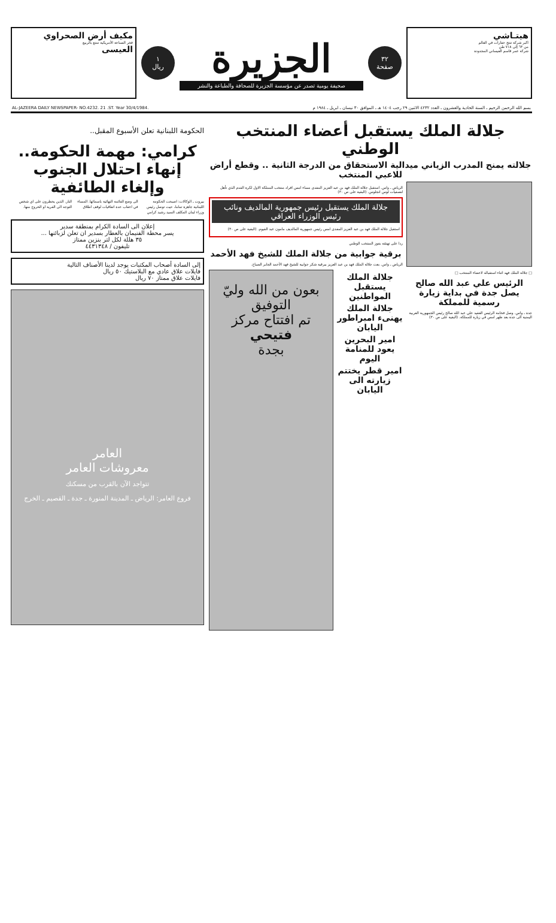هيتـاشي
اكبر شركة تنتج حفارات في العالم
من ٦٣ إلى ٧١٨ طن
شركة عمر قاسم العيساني المجدودة
٣٢
صفحة
الجزيرة
صحيفة يومية تصدر عن مؤسسة الجزيرة للصحافة والطباعة والنشر
١
ريال
مكيف أرض الصحراوي
فخر الصناعة الأمريكية تمتع بالربيع
العيسى
بسم الله الرحمن الرحيم ـ السنة الحادية والعشرون ـ العدد ٤٢٣٢ الاثنين ٢٩ رجب ١٤٠٤ هـ ـ الموافق ٣٠ نيسان ـ ابريل ـ ١٩٨٤ م AL-JAZEERA DAILY NEWSPAPER- NO.4232. 21 .ST. Year 30/4/1984.
جلالة الملك يستقبل أعضاء المنتخب الوطني
جلالته يمنح المدرب الزياني ميدالية الاستحقاق من الدرجة الثانية .. وقطع أراض للاعبي المنتخب
□ جلالة الملك فهد اثناء استقباله لاعضاء المنتخب □
الرئيس علي عبد الله صالح يصل جدة في بداية زيارة رسمية للمملكة
جدة ـ واس. وصل فخامة الرئيس العقيد علي عبد الله صالح رئيس الجمهورية العربية اليمنية الى جدة بعد ظهر امس في زيارة للمملكة. (البقية على ص ٣٠)
الرياض ـ واس. استقبل جلالة الملك فهد بن عبد العزيز المفدى مساء امس افراد منتخب المملكة الاول لكرة القدم الذي تأهل لتصفيات لوس انجلوس. (البقية على ص ٣٠)
جلالة الملك يستقبل رئيس جمهورية المالديف ونائب رئيس الوزراء العراقي
استقبل جلالة الملك فهد بن عبد العزيز المفدى امس رئيس جمهورية المالديف مامون عبد القيوم. (البقية على ص ٣٠)
ردا على تهنئته بفوز المنتخب الوطني
برقية جوابية من جلالة الملك للشيخ فهد الأحمد
الرياض ـ واس. بعث جلالة الملك فهد بن عبد العزيز ببرقية شكر جوابية للشيخ فهد الأحمد الجابر الصباح.
جلالة الملك يستقبل المواطنين
جلالة الملك يهنىء امبراطور اليابان
امير البحرين يعود للمنامة اليوم
امير قطر يختتم زيارته الى اليابان
بعون من الله وليّ التوفيق
تم افتتاح مركز
فتيحي
بجدة
الحكومة اللبنانية تعلن الأسبوع المقبل..
كرامي: مهمة الحكومة.. إنهاء احتلال الجنوب وإلغاء الطائفية
بيروت ـ الوكالات: اصبحت الحكومة اللبنانية جاهزة تماما، حيث توصل رئيس وزراء لبنان المكلف السيد رشيد كرامي الى وضع القائمة النهائية باسمائها. المساء في اعقاب عدة اتفاقيات لوقف اطلاق النار. الذين يحظرون على اي شخص التوجه الى القرية او الخروج منها.
إعلان الى السادة الكرام بمنطقة سدير
يسر محطة الفنيمان بالعطار بسدير ان تعلن لزبائنها ...
٣٥ هللة لكل لتر بنزين ممتاز
تليفون / ٤٤٣١٣٤٨
إلى السادة أصحاب المكتبات يوجد لدينا الأصناف التالية
فايلات علاق عادي مع البلاستيك ٥٠ ريال
فايلات علاق ممتاز ٧٠ ريال
العامر
معروشات العامر
تتواجد الآن بالقرب من مسكنك
فروع العامر: الرياض ـ المدينة المنورة ـ جدة ـ القصيم ـ الخرج